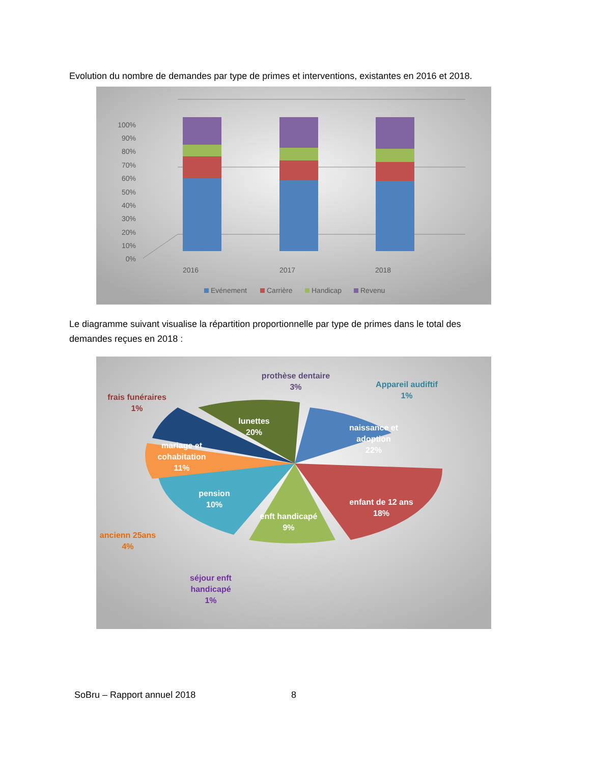Evolution du nombre de demandes par type de primes et interventions, existantes en 2016 et 2018.
100%
90%
80%
70%
60%
50%
40%
30%
20%
10%
0%
2016
2017
2018
Evénement
Carrière
Handicap
Revenu
Le diagramme suivant visualise la répartition proportionnelle par type de primes dans le total des demandes reçues en 2018 :
prothèse dentaire
3%
Appareil audiftif
1%
frais funéraires
1%
lunettes
20%
naissance et
adoption
22%
mariage et
cohabitation
11%
pension
10%
enfant de 12 ans
18%
enft handicapé
9%
ancienn 25ans
4%
séjour enft
handicapé
1%
SoBru – Rapport annuel 2018 8